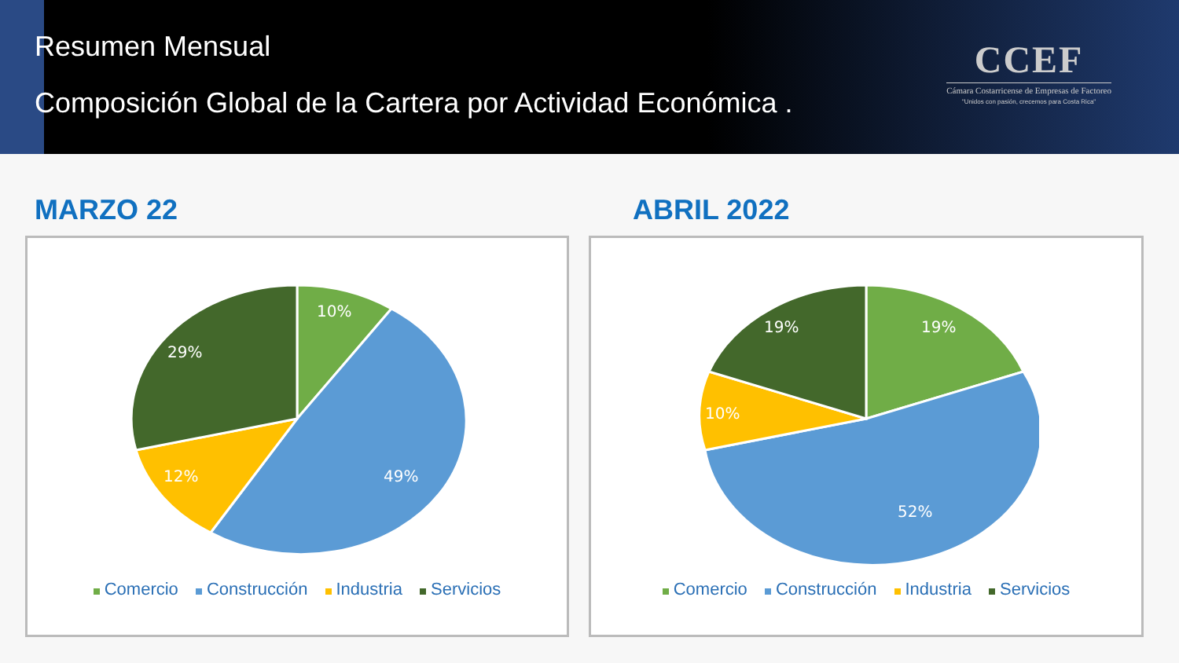Resumen Mensual
Composición Global de la Cartera por Actividad Económica .
CCEF
Cámara Costarricense de Empresas de Factoreo
"Unidos con pasión, crecemos para Costa Rica"
MARZO 22
10%
49%
12%
29%
Comercio Construcción Industria Servicios
ABRIL 2022
19%
19%
10%
52%
Comercio Construcción Industria Servicios